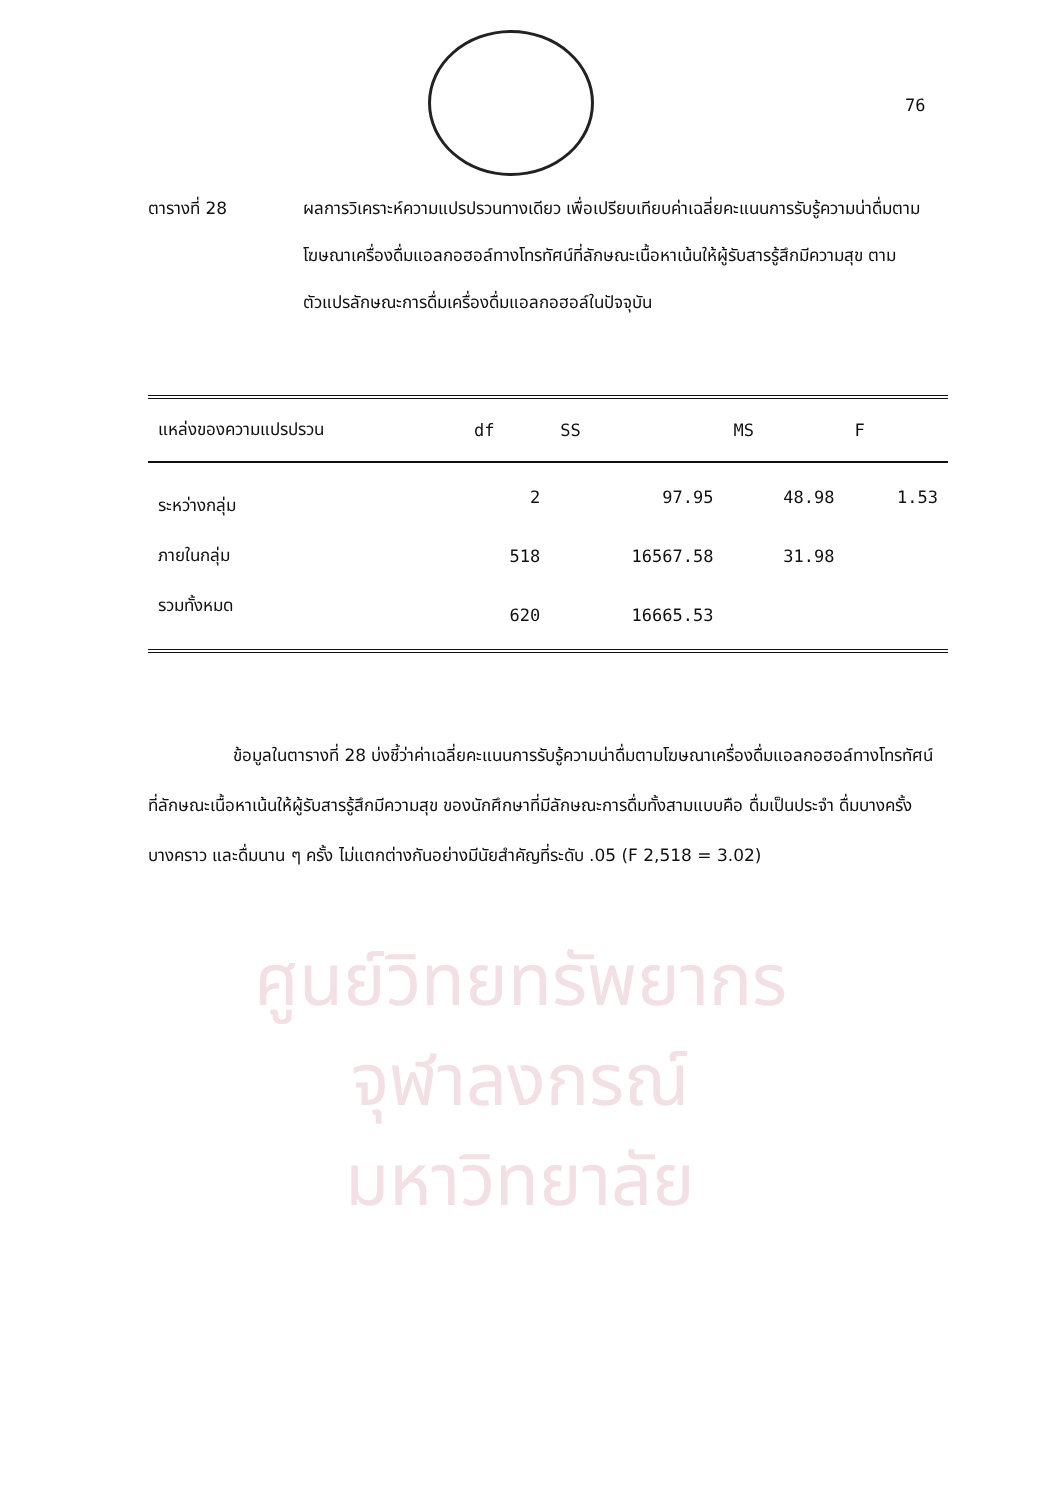76
ศูนย์วิทยทรัพยากร
จุฬาลงกรณ์มหาวิทยาลัย
ตารางที่ 28 ผลการวิเคราะห์ความแปรปรวนทางเดียว เพื่อเปรียบเทียบค่าเฉลี่ยคะแนนการรับรู้ความน่าดื่มตามโฆษณาเครื่องดื่มแอลกอฮอล์ทางโทรทัศน์ที่ลักษณะเนื้อหาเน้นให้ผู้รับสารรู้สึกมีความสุข ตามตัวแปรลักษณะการดื่มเครื่องดื่มแอลกอฮอล์ในปัจจุบัน
| แหล่งของความแปรปรวน | df | SS | MS | F |
| --- | --- | --- | --- | --- |
| ระหว่างกลุ่ม | 2 | 97.95 | 48.98 | 1.53 |
| ภายในกลุ่ม | 518 | 16567.58 | 31.98 | |
| รวมทั้งหมด | 620 | 16665.53 | | |
ข้อมูลในตารางที่ 28 บ่งชี้ว่าค่าเฉลี่ยคะแนนการรับรู้ความน่าดื่มตามโฆษณาเครื่องดื่มแอลกอฮอล์ทางโทรทัศน์ที่ลักษณะเนื้อหาเน้นให้ผู้รับสารรู้สึกมีความสุข ของนักศึกษาที่มีลักษณะการดื่มทั้งสามแบบคือ ดื่มเป็นประจำ ดื่มบางครั้งบางคราว และดื่มนาน ๆ ครั้ง ไม่แตกต่างกันอย่างมีนัยสำคัญที่ระดับ .05 (F 2,518 = 3.02)